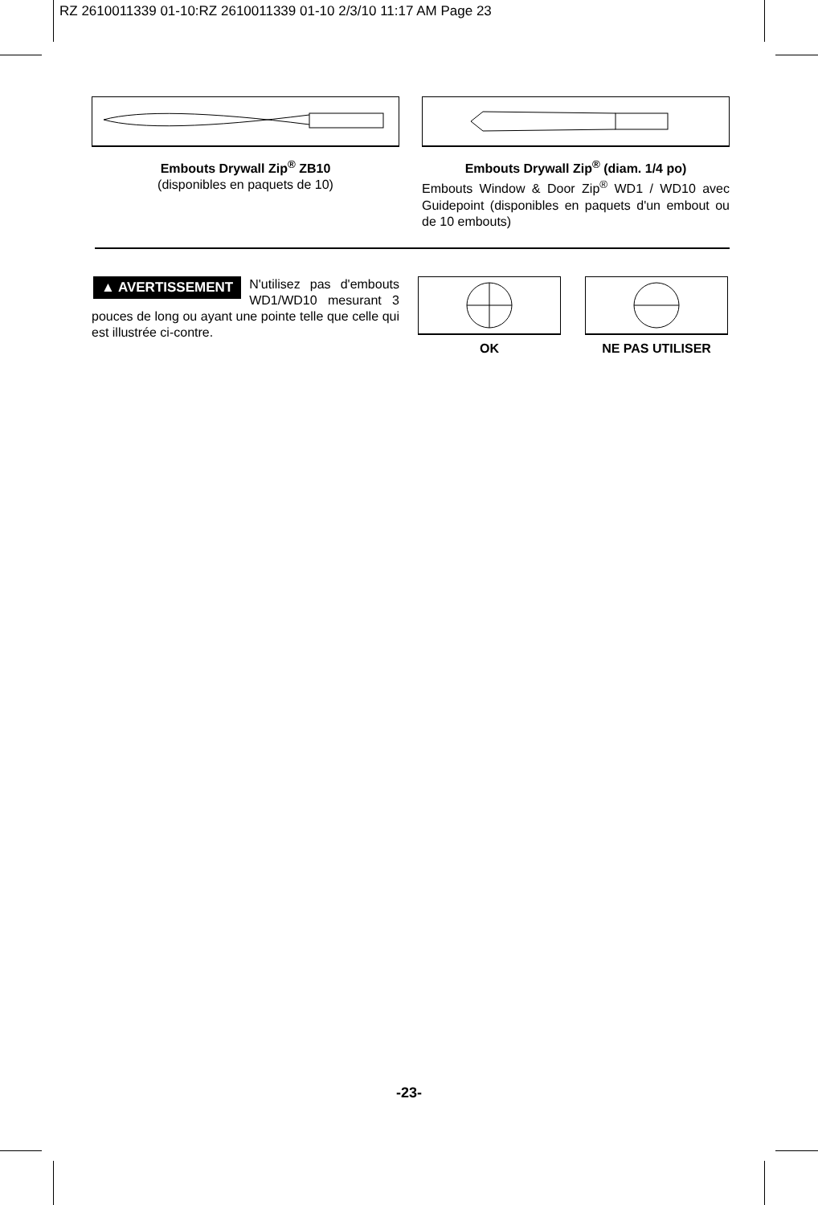RZ 2610011339 01-10:RZ 2610011339 01-10 2/3/10 11:17 AM Page 23
Embouts Drywall Zip<sup>®</sup> ZB10
(disponibles en paquets de 10)
Embouts Drywall Zip<sup>®</sup> (diam. 1/4 po)
Embouts Window & Door Zip<sup>®</sup> WD1 / WD10 avec Guidepoint (disponibles en paquets d'un embout ou de 10 embouts)
▲ AVERTISSEMENT N'utilisez pas d'embouts WD1/WD10 mesurant 3 pouces de long ou ayant une pointe telle que celle qui est illustrée ci-contre.
OK NE PAS UTILISER
-23-